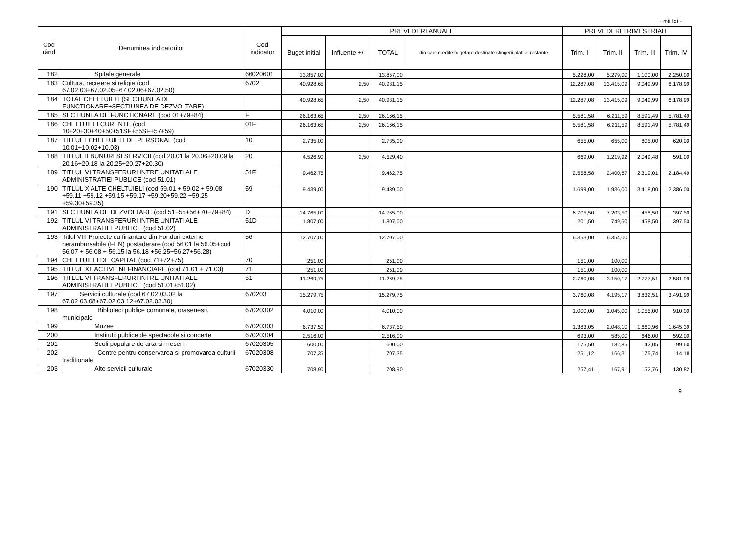- mii lei -
| Cod rând | Denumirea indicatorilor | Cod indicator | PREVEDERI ANUALE | | | | PREVEDERI TRIMESTRIALE | | | |
| --- | --- | --- | --- | --- | --- | --- | --- | --- | --- | --- |
| | | | Buget initial | Influente +/- | TOTAL | din care credite bugetare destinate stingerii platilor restante | Trim. I | Trim. II | Trim. III | Trim. IV |
| 182 | Spitale generale | 66020601 | 13.857,00 | | 13.857,00 | | 5.228,00 | 5.279,00 | 1.100,00 | 2.250,00 |
| 183 | Cultura, recreere si religie (cod 67.02.03+67.02.05+67.02.06+67.02.50) | 6702 | 40.928,65 | 2,50 | 40.931,15 | | 12.287,08 | 13.415,09 | 9.049,99 | 6.178,99 |
| 184 | TOTAL CHELTUIELI (SECTIUNEA DE FUNCTIONARE+SECTIUNEA DE DEZVOLTARE) | | 40.928,65 | 2,50 | 40.931,15 | | 12.287,08 | 13.415,09 | 9.049,99 | 6.178,99 |
| 185 | SECTIUNEA DE FUNCTIONARE (cod 01+79+84) | F | 26.163,65 | 2,50 | 26.166,15 | | 5.581,58 | 6.211,59 | 8.591,49 | 5.781,49 |
| 186 | CHELTUIELI CURENTE (cod 10+20+30+40+50+51SF+55SF+57+59) | 01F | 26.163,65 | 2,50 | 26.166,15 | | 5.581,58 | 6.211,59 | 8.591,49 | 5.781,49 |
| 187 | TITLUL I CHELTUIELI DE PERSONAL (cod 10.01+10.02+10.03) | 10 | 2.735,00 | | 2.735,00 | | 655,00 | 655,00 | 805,00 | 620,00 |
| 188 | TITLUL II BUNURI SI SERVICII (cod 20.01 la 20.06+20.09 la 20.16+20.18 la 20.25+20.27+20.30) | 20 | 4.526,90 | 2,50 | 4.529,40 | | 669,00 | 1.219,92 | 2.049,48 | 591,00 |
| 189 | TITLUL VI TRANSFERURI INTRE UNITATI ALE ADMINISTRATIEI PUBLICE (cod 51.01) | 51F | 9.462,75 | | 9.462,75 | | 2.558,58 | 2.400,67 | 2.319,01 | 2.184,49 |
| 190 | TITLUL X ALTE CHELTUIELI (cod 59.01 + 59.02 + 59.08 +59.11 +59.12 +59.15 +59.17 +59.20+59.22 +59.25 +59.30+59.35) | 59 | 9.439,00 | | 9.439,00 | | 1.699,00 | 1.936,00 | 3.418,00 | 2.386,00 |
| 191 | SECTIUNEA DE DEZVOLTARE (cod 51+55+56+70+79+84) | D | 14.765,00 | | 14.765,00 | | 6.705,50 | 7.203,50 | 458,50 | 397,50 |
| 192 | TITLUL VI TRANSFERURI INTRE UNITATI ALE ADMINISTRATIEI PUBLICE (cod 51.02) | 51D | 1.807,00 | | 1.807,00 | | 201,50 | 749,50 | 458,50 | 397,50 |
| 193 | Titlul VIII Proiecte cu finantare din Fonduri externe nerambursabile (FEN) postaderare (cod 56.01 la 56.05+cod 56.07 + 56.08 + 56.15 la 56.18 +56.25+56.27+56.28) | 56 | 12.707,00 | | 12.707,00 | | 6.353,00 | 6.354,00 | | |
| 194 | CHELTUIELI DE CAPITAL (cod 71+72+75) | 70 | 251,00 | | 251,00 | | 151,00 | 100,00 | | |
| 195 | TITLUL XII ACTIVE NEFINANCIARE (cod 71.01 + 71.03) | 71 | 251,00 | | 251,00 | | 151,00 | 100,00 | | |
| 196 | TITLUL VI TRANSFERURI INTRE UNITATI ALE ADMINISTRATIEI PUBLICE (cod 51.01+51.02) | 51 | 11.269,75 | | 11.269,75 | | 2.760,08 | 3.150,17 | 2.777,51 | 2.581,99 |
| 197 | Servicii culturale (cod 67.02.03.02 la 67.02.03.08+67.02.03.12+67.02.03.30) | 670203 | 15.279,75 | | 15.279,75 | | 3.760,08 | 4.195,17 | 3.832,51 | 3.491,99 |
| 198 | Biblioteci publice comunale, orasenesti, municipale | 67020302 | 4.010,00 | | 4.010,00 | | 1.000,00 | 1.045,00 | 1.055,00 | 910,00 |
| 199 | Muzee | 67020303 | 6.737,50 | | 6.737,50 | | 1.383,05 | 2.048,10 | 1.660,96 | 1.645,39 |
| 200 | Institutii publice de spectacole si concerte | 67020304 | 2.516,00 | | 2.516,00 | | 693,00 | 585,00 | 646,00 | 592,00 |
| 201 | Scoli populare de arta si meserii | 67020305 | 600,00 | | 600,00 | | 175,50 | 182,85 | 142,05 | 99,60 |
| 202 | Centre pentru conservarea si promovarea culturii traditionale | 67020308 | 707,35 | | 707,35 | | 251,12 | 166,31 | 175,74 | 114,18 |
| 203 | Alte servicii culturale | 67020330 | 708,90 | | 708,90 | | 257,41 | 167,91 | 152,76 | 130,82 |
9